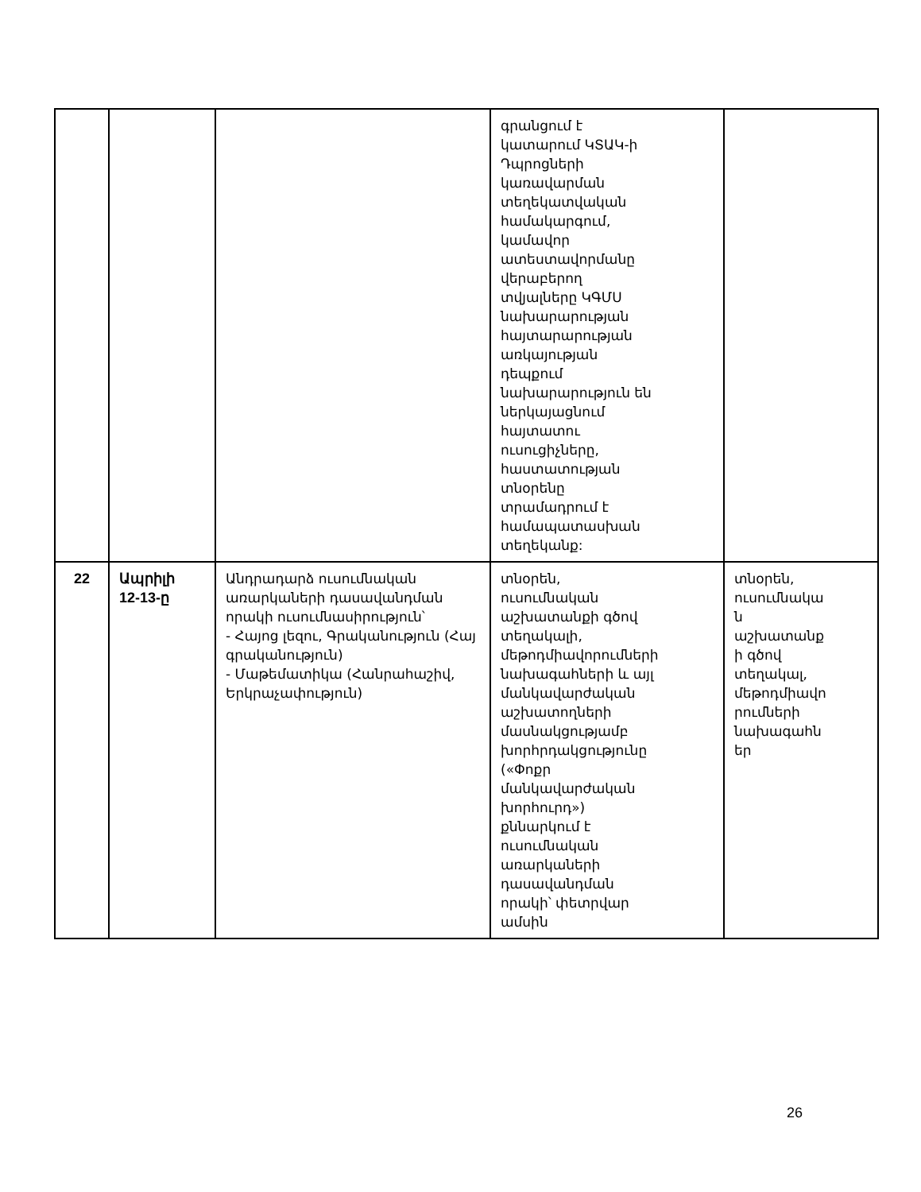| | | | գրանցում է կատարում ԿՏԱԿ-ի Դպրոցների կառավարման տեղեկատվական համակարգում, կամավոր ատեստավորմանը վերաբերող տվյալները ԿԳՄՍ նախարարության հայտարարության առկայության դեպքում նախարարություն են ներկայացնում հայտատու ուսուցիչները, հաստատության տնօրենը տրամադրում է համապատասխան տեղեկանք: | |
| 22 | Ապրիլի 12-13-ը | Անդրադարձ ուսումնական առարկաների դասավանդման որակի ուսումնասիրություն՝ - Հայոց լեզու, Գրականություն (Հայ գրականություն) - Մաթեմատիկա (Հանրահաշիվ, Երկրաչափություն) | տնօրեն, ուսումնական աշխատանքի գծով տեղակալի, մեթոդմիավորումների նախագահների և այլ մանկավարժական աշխատողների մասնակցությամբ խորհրդակցությունը («Փոքր մանկավարժական խորհուրդ») քննարկում է ուսումնական առարկաների դասավանդման որակի՝ փետրվար ամսին | տնօրեն, ուսումնակա ն աշխատանք ի գծով տեղակալ, մեթոդմիավո րումների նախագահն եր |
26